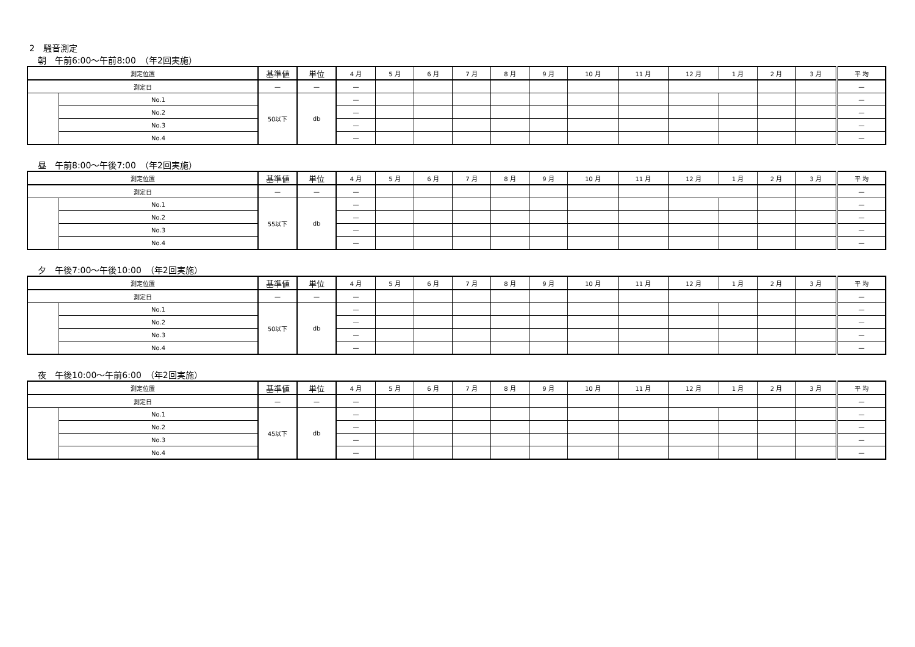2　騒音測定
朝　午前6:00～午前8:00　（年2回実施）
| 測定位置 | | 基準値 | 単位 | 4 月 | 5 月 | 6 月 | 7 月 | 8 月 | 9 月 | 10 月 | 11 月 | 12 月 | 1 月 | 2 月 | 3 月 | 平 均 |
| --- | --- | --- | --- | --- | --- | --- | --- | --- | --- | --- | --- | --- | --- | --- | --- | --- |
| 測定日 | | — | — | — | | | | | | | | | | | | — |
| | No.1 | 50以下 | db | — | | | | | | | | | | | | — |
| | No.2 | | | — | | | | | | | | | | | | — |
| | No.3 | | | — | | | | | | | | | | | | — |
| | No.4 | | | — | | | | | | | | | | | | — |
昼　午前8:00～午後7:00　（年2回実施）
| 測定位置 | | 基準値 | 単位 | 4 月 | 5 月 | 6 月 | 7 月 | 8 月 | 9 月 | 10 月 | 11 月 | 12 月 | 1 月 | 2 月 | 3 月 | 平 均 |
| --- | --- | --- | --- | --- | --- | --- | --- | --- | --- | --- | --- | --- | --- | --- | --- | --- |
| 測定日 | | — | — | — | | | | | | | | | | | | — |
| | No.1 | 55以下 | db | — | | | | | | | | | | | | — |
| | No.2 | | | — | | | | | | | | | | | | — |
| | No.3 | | | — | | | | | | | | | | | | — |
| | No.4 | | | — | | | | | | | | | | | | — |
夕　午後7:00～午後10:00　（年2回実施）
| 測定位置 | | 基準値 | 単位 | 4 月 | 5 月 | 6 月 | 7 月 | 8 月 | 9 月 | 10 月 | 11 月 | 12 月 | 1 月 | 2 月 | 3 月 | 平 均 |
| --- | --- | --- | --- | --- | --- | --- | --- | --- | --- | --- | --- | --- | --- | --- | --- | --- |
| 測定日 | | — | — | — | | | | | | | | | | | | — |
| | No.1 | 50以下 | db | — | | | | | | | | | | | | — |
| | No.2 | | | — | | | | | | | | | | | | — |
| | No.3 | | | — | | | | | | | | | | | | — |
| | No.4 | | | — | | | | | | | | | | | | — |
夜　午後10:00～午前6:00　（年2回実施）
| 測定位置 | | 基準値 | 単位 | 4 月 | 5 月 | 6 月 | 7 月 | 8 月 | 9 月 | 10 月 | 11 月 | 12 月 | 1 月 | 2 月 | 3 月 | 平 均 |
| --- | --- | --- | --- | --- | --- | --- | --- | --- | --- | --- | --- | --- | --- | --- | --- | --- |
| 測定日 | | — | — | — | | | | | | | | | | | | — |
| | No.1 | 45以下 | db | — | | | | | | | | | | | | — |
| | No.2 | | | — | | | | | | | | | | | | — |
| | No.3 | | | — | | | | | | | | | | | | — |
| | No.4 | | | — | | | | | | | | | | | | — |